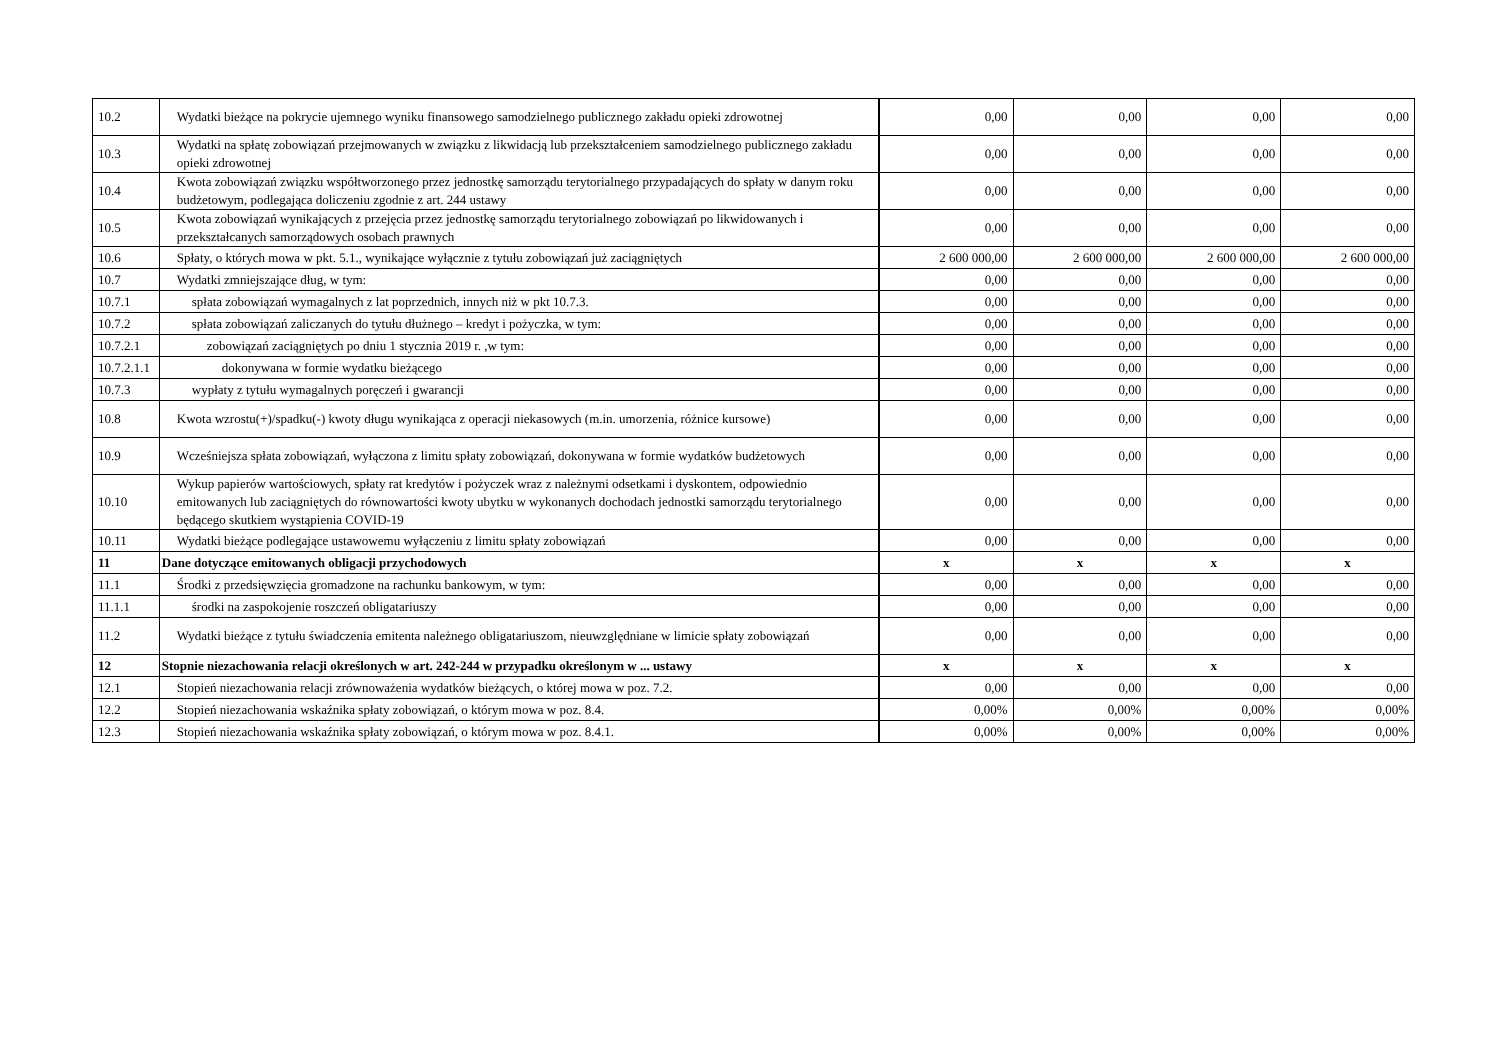| 10.2 | Wydatki bieżące na pokrycie ujemnego wyniku finansowego samodzielnego publicznego zakładu opieki zdrowotnej | 0,00 | 0,00 | 0,00 | 0,00 |
| 10.3 | Wydatki na spłatę zobowiązań przejmowanych w związku z likwidacją lub przekształceniem samodzielnego publicznego zakładu opieki zdrowotnej | 0,00 | 0,00 | 0,00 | 0,00 |
| 10.4 | Kwota zobowiązań związku współtworzonego przez jednostkę samorządu terytorialnego przypadających do spłaty w danym roku budżetowym, podlegająca doliczeniu zgodnie z art. 244 ustawy | 0,00 | 0,00 | 0,00 | 0,00 |
| 10.5 | Kwota zobowiązań wynikających z przejęcia przez jednostkę samorządu terytorialnego zobowiązań po likwidowanych i przekształcanych samorządowych osobach prawnych | 0,00 | 0,00 | 0,00 | 0,00 |
| 10.6 | Spłaty, o których mowa w pkt. 5.1., wynikające wyłącznie z tytułu zobowiązań już zaciągniętych | 2 600 000,00 | 2 600 000,00 | 2 600 000,00 | 2 600 000,00 |
| 10.7 | Wydatki zmniejszające dług, w tym: | 0,00 | 0,00 | 0,00 | 0,00 |
| 10.7.1 | spłata zobowiązań wymagalnych z lat poprzednich, innych niż w pkt 10.7.3. | 0,00 | 0,00 | 0,00 | 0,00 |
| 10.7.2 | spłata zobowiązań zaliczanych do tytułu dłużnego – kredyt i pożyczka, w tym: | 0,00 | 0,00 | 0,00 | 0,00 |
| 10.7.2.1 | zobowiązań zaciągniętych po dniu 1 stycznia 2019 r. ,w tym: | 0,00 | 0,00 | 0,00 | 0,00 |
| 10.7.2.1.1 | dokonywana w formie wydatku bieżącego | 0,00 | 0,00 | 0,00 | 0,00 |
| 10.7.3 | wypłaty z tytułu wymagalnych poręczeń i gwarancji | 0,00 | 0,00 | 0,00 | 0,00 |
| 10.8 | Kwota wzrostu(+)/spadku(-) kwoty długu wynikająca z operacji niekasowych (m.in. umorzenia, różnice kursowe) | 0,00 | 0,00 | 0,00 | 0,00 |
| 10.9 | Wcześniejsza spłata zobowiązań, wyłączona z limitu spłaty zobowiązań, dokonywana w formie wydatków budżetowych | 0,00 | 0,00 | 0,00 | 0,00 |
| 10.10 | Wykup papierów wartościowych, spłaty rat kredytów i pożyczek wraz z należnymi odsetkami i dyskontem, odpowiednio emitowanych lub zaciągniętych do równowartości kwoty ubytku w wykonanych dochodach jednostki samorządu terytorialnego będącego skutkiem wystąpienia COVID-19 | 0,00 | 0,00 | 0,00 | 0,00 |
| 10.11 | Wydatki bieżące podlegające ustawowemu wyłączeniu z limitu spłaty zobowiązań | 0,00 | 0,00 | 0,00 | 0,00 |
| 11 | Dane dotyczące emitowanych obligacji przychodowych | x | x | x | x |
| 11.1 | Środki z przedsięwzięcia gromadzone na rachunku bankowym, w tym: | 0,00 | 0,00 | 0,00 | 0,00 |
| 11.1.1 | środki na zaspokojenie roszczeń obligatariuszy | 0,00 | 0,00 | 0,00 | 0,00 |
| 11.2 | Wydatki bieżące z tytułu świadczenia emitenta należnego obligatariuszom, nieuwzględniane w limicie spłaty zobowiązań | 0,00 | 0,00 | 0,00 | 0,00 |
| 12 | Stopnie niezachowania relacji określonych w art. 242-244 w przypadku określonym w ... ustawy | x | x | x | x |
| 12.1 | Stopień niezachowania relacji zrównoważenia wydatków bieżących, o której mowa w poz. 7.2. | 0,00 | 0,00 | 0,00 | 0,00 |
| 12.2 | Stopień niezachowania wskaźnika spłaty zobowiązań, o którym mowa w poz. 8.4. | 0,00% | 0,00% | 0,00% | 0,00% |
| 12.3 | Stopień niezachowania wskaźnika spłaty zobowiązań, o którym mowa w poz. 8.4.1. | 0,00% | 0,00% | 0,00% | 0,00% |